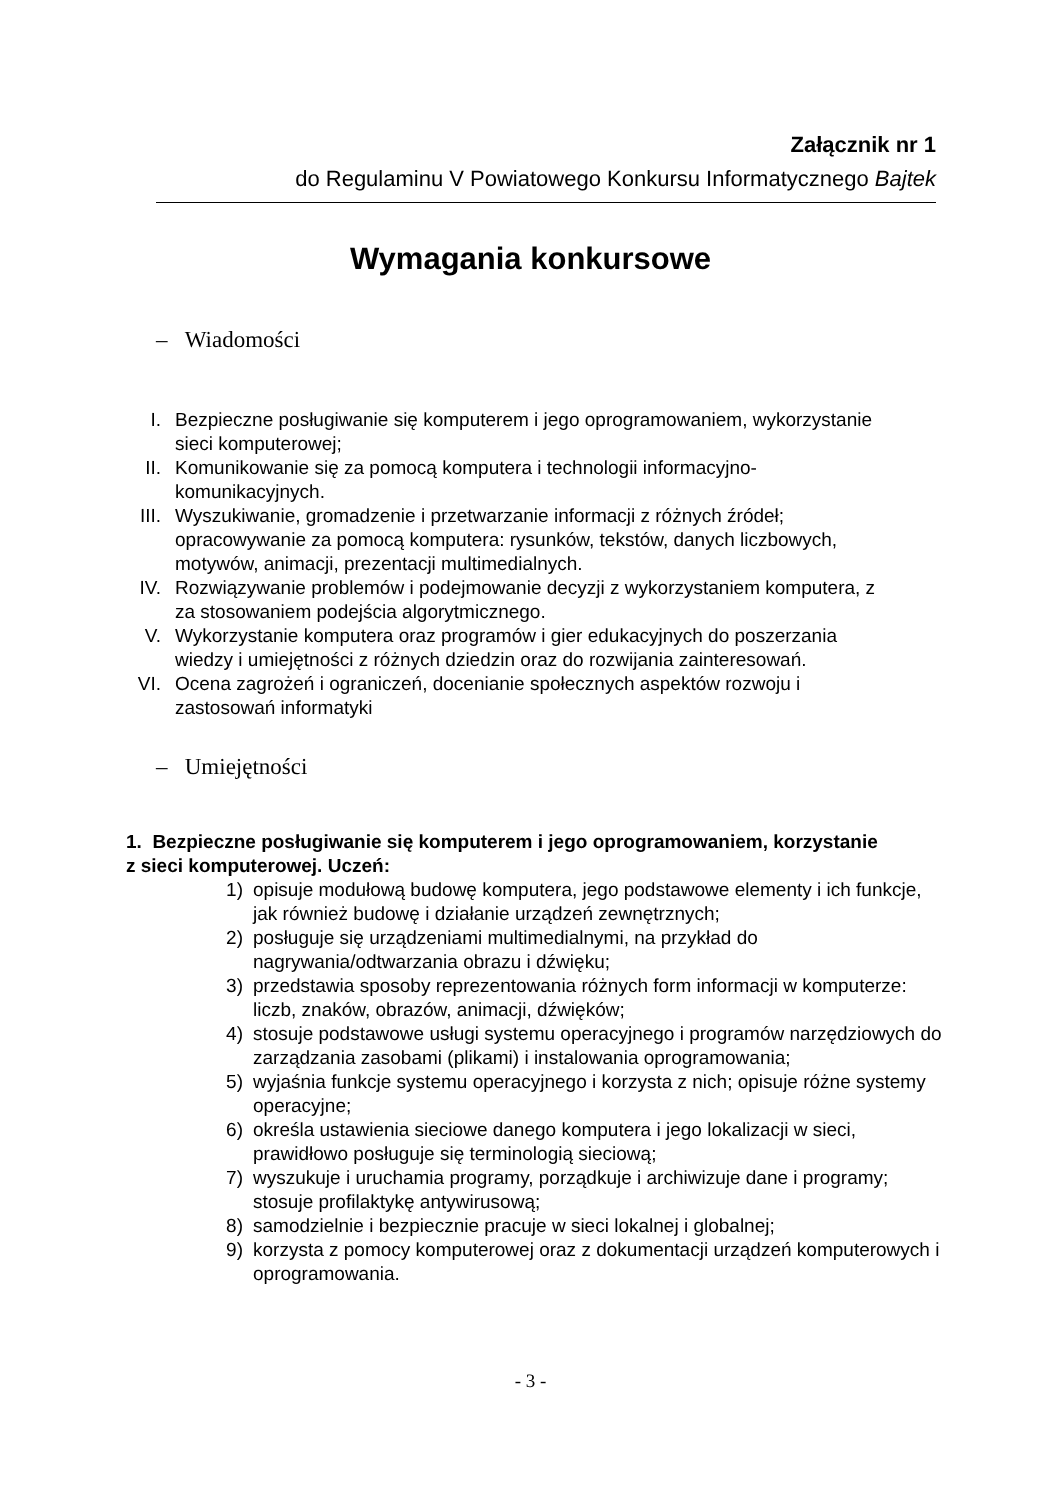Załącznik nr 1
do Regulaminu V Powiatowego Konkursu Informatycznego Bajtek
Wymagania konkursowe
– Wiadomości
I. Bezpieczne posługiwanie się komputerem i jego oprogramowaniem, wykorzystanie sieci komputerowej;
II. Komunikowanie się za pomocą komputera i technologii informacyjno-komunikacyjnych.
III. Wyszukiwanie, gromadzenie i przetwarzanie informacji z różnych źródeł; opracowywanie za pomocą komputera: rysunków, tekstów, danych liczbowych, motywów, animacji, prezentacji multimedialnych.
IV. Rozwiązywanie problemów i podejmowanie decyzji z wykorzystaniem komputera, z za stosowaniem podejścia algorytmicznego.
V. Wykorzystanie komputera oraz programów i gier edukacyjnych do poszerzania wiedzy i umiejętności z różnych dziedzin oraz do rozwijania zainteresowań.
VI. Ocena zagrożeń i ograniczeń, docenianie społecznych aspektów rozwoju i zastosowań informatyki
– Umiejętności
1. Bezpieczne posługiwanie się komputerem i jego oprogramowaniem, korzystanie z sieci komputerowej. Uczeń:
1) opisuje modułową budowę komputera, jego podstawowe elementy i ich funkcje, jak również budowę i działanie urządzeń zewnętrznych;
2) posługuje się urządzeniami multimedialnymi, na przykład do nagrywania/odtwarzania obrazu i dźwięku;
3) przedstawia sposoby reprezentowania różnych form informacji w komputerze: liczb, znaków, obrazów, animacji, dźwięków;
4) stosuje podstawowe usługi systemu operacyjnego i programów narzędziowych do zarządzania zasobami (plikami) i instalowania oprogramowania;
5) wyjaśnia funkcje systemu operacyjnego i korzysta z nich; opisuje różne systemy operacyjne;
6) określa ustawienia sieciowe danego komputera i jego lokalizacji w sieci, prawidłowo posługuje się terminologią sieciową;
7) wyszukuje i uruchamia programy, porządkuje i archiwizuje dane i programy; stosuje profilaktykę antywirusową;
8) samodzielnie i bezpiecznie pracuje w sieci lokalnej i globalnej;
9) korzysta z pomocy komputerowej oraz z dokumentacji urządzeń komputerowych i oprogramowania.
- 3 -